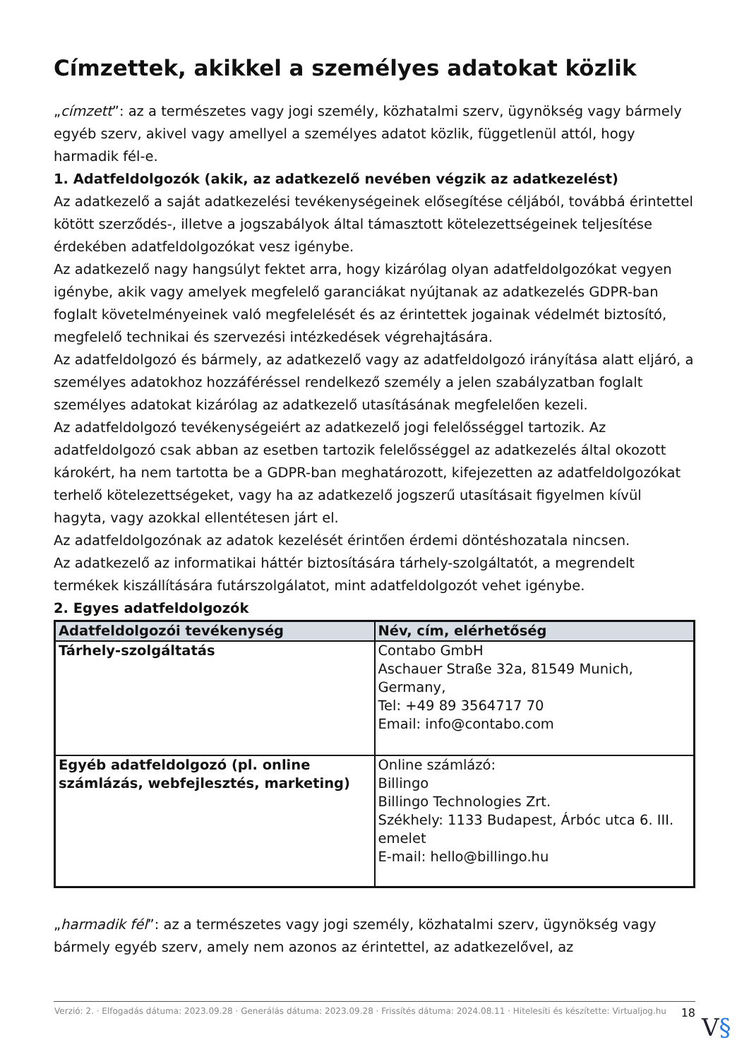Címzettek, akikkel a személyes adatokat közlik
„címzett”: az a természetes vagy jogi személy, közhatalmi szerv, ügynökség vagy bármely egyéb szerv, akivel vagy amellyel a személyes adatot közlik, függetlenül attól, hogy harmadik fél-e.
1. Adatfeldolgozók (akik, az adatkezelő nevében végzik az adatkezelést)
Az adatkezelő a saját adatkezelési tevékenységeinek elősegítése céljából, továbbá érintettel kötött szerződés-, illetve a jogszabályok által támasztott kötelezettségeinek teljesítése érdekében adatfeldolgozókat vesz igénybe.
Az adatkezelő nagy hangsúlyt fektet arra, hogy kizárólag olyan adatfeldolgozókat vegyen igénybe, akik vagy amelyek megfelelő garanciákat nyújtanak az adatkezelés GDPR-ban foglalt követelményeinek való megfelelését és az érintettek jogainak védelmét biztosító, megfelelő technikai és szervezési intézkedések végrehajtására.
Az adatfeldolgozó és bármely, az adatkezelő vagy az adatfeldolgozó irányítása alatt eljáró, a személyes adatokhoz hozzáféréssel rendelkező személy a jelen szabályzatban foglalt személyes adatokat kizárólag az adatkezelő utasításának megfelelően kezeli.
Az adatfeldolgozó tevékenységeiért az adatkezelő jogi felelősséggel tartozik. Az adatfeldolgozó csak abban az esetben tartozik felelősséggel az adatkezelés által okozott károkért, ha nem tartotta be a GDPR-ban meghatározott, kifejezetten az adatfeldolgozókat terhelő kötelezettségeket, vagy ha az adatkezelő jogszerű utasításait figyelmen kívül hagyta, vagy azokkal ellentétesen járt el.
Az adatfeldolgozónak az adatok kezelését érintően érdemi döntéshozatala nincsen.
Az adatkezelő az informatikai háttér biztosítására tárhely-szolgáltatót, a megrendelt termékek kiszállítására futárszolgálatot, mint adatfeldolgozót vehet igénybe.
2. Egyes adatfeldolgozók
| Adatfeldolgozói tevékenység | Név, cím, elérhetőség |
| --- | --- |
| Tárhely-szolgáltatás | Contabo GmbH Aschauer Straße 32a, 81549 Munich, Germany, Tel: +49 89 3564717 70 Email: info@contabo.com |
| Egyéb adatfeldolgozó (pl. online számlázás, webfejlesztés, marketing) | Online számlázó: Billingo Billingo Technologies Zrt. Székhely: 1133 Budapest, Árbóc utca 6. III. emelet E-mail: hello@billingo.hu |
„harmadik fél”: az a természetes vagy jogi személy, közhatalmi szerv, ügynökség vagy bármely egyéb szerv, amely nem azonos az érintettel, az adatkezelővel, az
Verzió: 2. · Elfogadás dátuma: 2023.09.28 · Generálás dátuma: 2023.09.28 · Frissítés dátuma: 2024.08.11 · Hitelesíti és készítette: Virtualjog.hu
18
V§